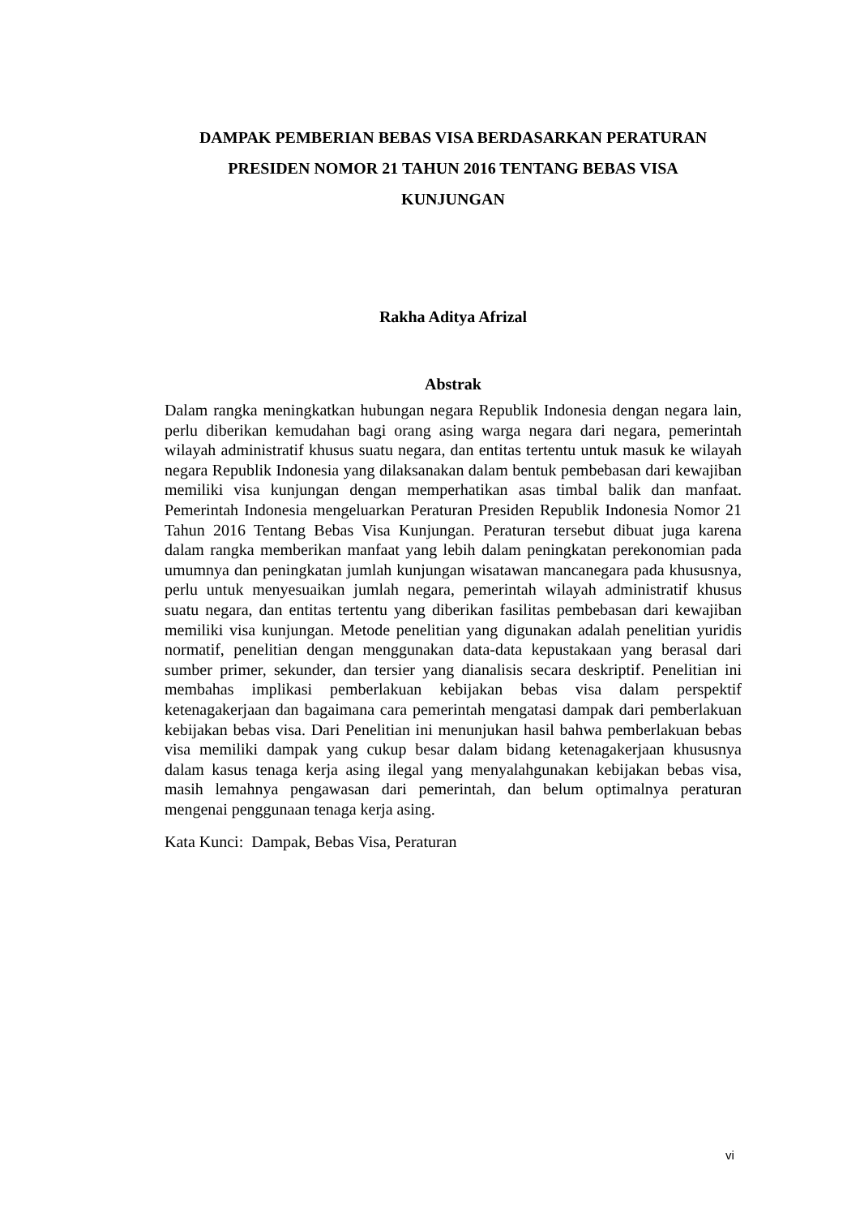DAMPAK PEMBERIAN BEBAS VISA BERDASARKAN PERATURAN
PRESIDEN NOMOR 21 TAHUN 2016 TENTANG BEBAS VISA
KUNJUNGAN
Rakha Aditya Afrizal
Abstrak
Dalam rangka meningkatkan hubungan negara Republik Indonesia dengan negara lain, perlu diberikan kemudahan bagi orang asing warga negara dari negara, pemerintah wilayah administratif khusus suatu negara, dan entitas tertentu untuk masuk ke wilayah negara Republik Indonesia yang dilaksanakan dalam bentuk pembebasan dari kewajiban memiliki visa kunjungan dengan memperhatikan asas timbal balik dan manfaat. Pemerintah Indonesia mengeluarkan Peraturan Presiden Republik Indonesia Nomor 21 Tahun 2016 Tentang Bebas Visa Kunjungan. Peraturan tersebut dibuat juga karena dalam rangka memberikan manfaat yang lebih dalam peningkatan perekonomian pada umumnya dan peningkatan jumlah kunjungan wisatawan mancanegara pada khususnya, perlu untuk menyesuaikan jumlah negara, pemerintah wilayah administratif khusus suatu negara, dan entitas tertentu yang diberikan fasilitas pembebasan dari kewajiban memiliki visa kunjungan. Metode penelitian yang digunakan adalah penelitian yuridis normatif, penelitian dengan menggunakan data-data kepustakaan yang berasal dari sumber primer, sekunder, dan tersier yang dianalisis secara deskriptif. Penelitian ini membahas implikasi pemberlakuan kebijakan bebas visa dalam perspektif ketenagakerjaan dan bagaimana cara pemerintah mengatasi dampak dari pemberlakuan kebijakan bebas visa. Dari Penelitian ini menunjukan hasil bahwa pemberlakuan bebas visa memiliki dampak yang cukup besar dalam bidang ketenagakerjaan khususnya dalam kasus tenaga kerja asing ilegal yang menyalahgunakan kebijakan bebas visa, masih lemahnya pengawasan dari pemerintah, dan belum optimalnya peraturan mengenai penggunaan tenaga kerja asing.
Kata Kunci: Dampak, Bebas Visa, Peraturan
vi